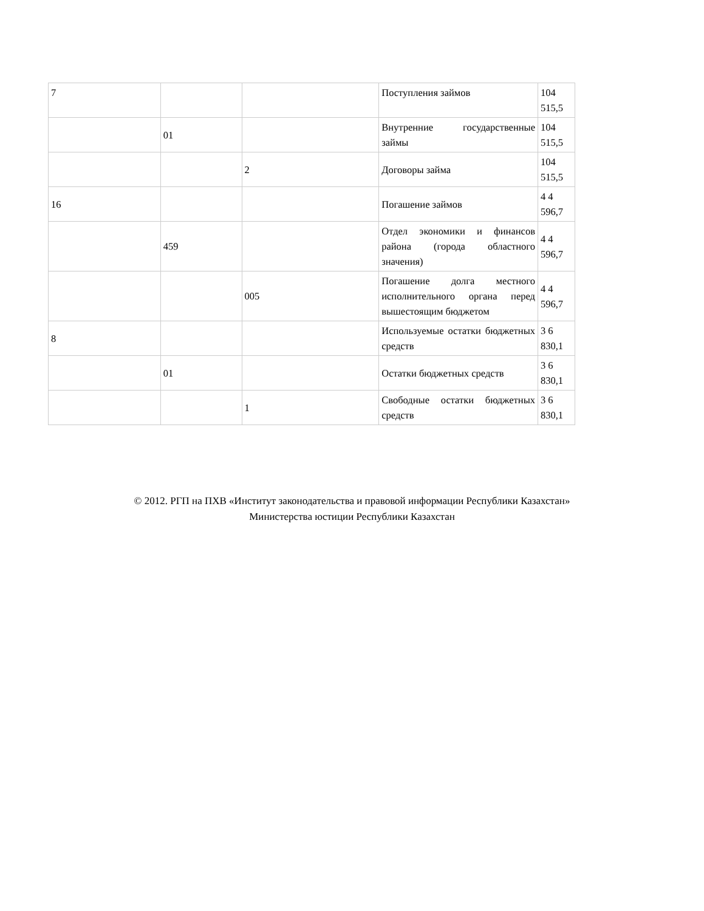| 7 | | | Поступления займов | 104 515,5 |
| | 01 | | Внутренние государственные займы | 104 515,5 |
| | | 2 | Договоры займа | 104 515,5 |
| 16 | | | Погашение займов | 4 4 596,7 |
| | 459 | | Отдел экономики и финансов района (города областного значения) | 4 4 596,7 |
| | | 005 | Погашение долга местного исполнительного органа перед вышестоящим бюджетом | 4 4 596,7 |
| 8 | | | Используемые остатки бюджетных средств | 3 6 830,1 |
| | 01 | | Остатки бюджетных средств | 3 6 830,1 |
| | | 1 | Свободные остатки бюджетных средств | 3 6 830,1 |
© 2012. РГП на ПХВ «Институт законодательства и правовой информации Республики Казахстан»
Министерства юстиции Республики Казахстан